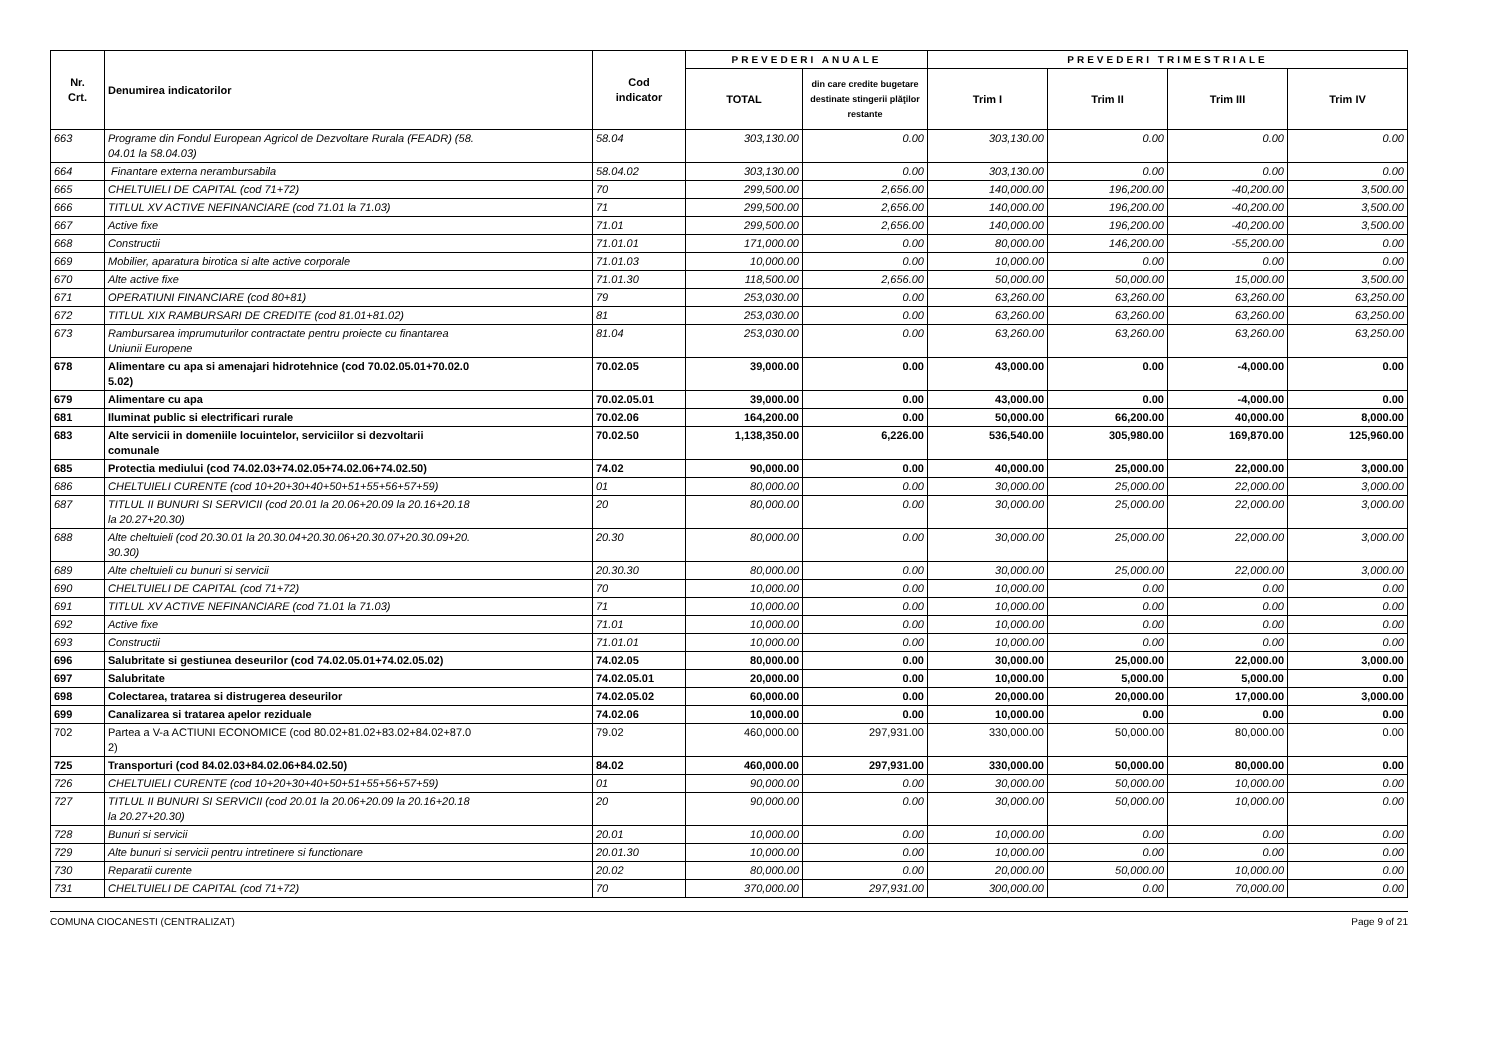| Nr. Crt. | Denumirea indicatorilor | Cod indicator | PREVEDERI ANUALE | | PREVEDERI TRIMESTRIALE | | | |
| --- | --- | --- | --- | --- | --- | --- | --- | --- |
| | | | TOTAL | din care credite bugetare destinate stingerii plăţilor restante | Trim I | Trim II | Trim III | Trim IV |
| 663 | Programe din Fondul European Agricol de Dezvoltare Rurala (FEADR) (58. 04.01 la 58.04.03) | 58.04 | 303,130.00 | 0.00 | 303,130.00 | 0.00 | 0.00 | 0.00 |
| 664 | Finantare externa nerambursabila | 58.04.02 | 303,130.00 | 0.00 | 303,130.00 | 0.00 | 0.00 | 0.00 |
| 665 | CHELTUIELI DE CAPITAL (cod 71+72) | 70 | 299,500.00 | 2,656.00 | 140,000.00 | 196,200.00 | -40,200.00 | 3,500.00 |
| 666 | TITLUL XV ACTIVE NEFINANCIARE (cod 71.01 la 71.03) | 71 | 299,500.00 | 2,656.00 | 140,000.00 | 196,200.00 | -40,200.00 | 3,500.00 |
| 667 | Active fixe | 71.01 | 299,500.00 | 2,656.00 | 140,000.00 | 196,200.00 | -40,200.00 | 3,500.00 |
| 668 | Constructii | 71.01.01 | 171,000.00 | 0.00 | 80,000.00 | 146,200.00 | -55,200.00 | 0.00 |
| 669 | Mobilier, aparatura birotica si alte active corporale | 71.01.03 | 10,000.00 | 0.00 | 10,000.00 | 0.00 | 0.00 | 0.00 |
| 670 | Alte active fixe | 71.01.30 | 118,500.00 | 2,656.00 | 50,000.00 | 50,000.00 | 15,000.00 | 3,500.00 |
| 671 | OPERATIUNI FINANCIARE (cod 80+81) | 79 | 253,030.00 | 0.00 | 63,260.00 | 63,260.00 | 63,260.00 | 63,250.00 |
| 672 | TITLUL XIX RAMBURSARI DE CREDITE (cod 81.01+81.02) | 81 | 253,030.00 | 0.00 | 63,260.00 | 63,260.00 | 63,260.00 | 63,250.00 |
| 673 | Rambursarea imprumuturilor contractate pentru proiecte cu finantarea Uniunii Europene | 81.04 | 253,030.00 | 0.00 | 63,260.00 | 63,260.00 | 63,260.00 | 63,250.00 |
| 678 | Alimentare cu apa si amenajari hidrotehnice (cod 70.02.05.01+70.02.0 5.02) | 70.02.05 | 39,000.00 | 0.00 | 43,000.00 | 0.00 | -4,000.00 | 0.00 |
| 679 | Alimentare cu apa | 70.02.05.01 | 39,000.00 | 0.00 | 43,000.00 | 0.00 | -4,000.00 | 0.00 |
| 681 | Iluminat public si electrificari rurale | 70.02.06 | 164,200.00 | 0.00 | 50,000.00 | 66,200.00 | 40,000.00 | 8,000.00 |
| 683 | Alte servicii in domeniile locuintelor, serviciilor si dezvoltarii comunale | 70.02.50 | 1,138,350.00 | 6,226.00 | 536,540.00 | 305,980.00 | 169,870.00 | 125,960.00 |
| 685 | Protectia mediului (cod 74.02.03+74.02.05+74.02.06+74.02.50) | 74.02 | 90,000.00 | 0.00 | 40,000.00 | 25,000.00 | 22,000.00 | 3,000.00 |
| 686 | CHELTUIELI CURENTE (cod 10+20+30+40+50+51+55+56+57+59) | 01 | 80,000.00 | 0.00 | 30,000.00 | 25,000.00 | 22,000.00 | 3,000.00 |
| 687 | TITLUL II BUNURI SI SERVICII (cod 20.01 la 20.06+20.09 la 20.16+20.18 la 20.27+20.30) | 20 | 80,000.00 | 0.00 | 30,000.00 | 25,000.00 | 22,000.00 | 3,000.00 |
| 688 | Alte cheltuieli (cod 20.30.01 la 20.30.04+20.30.06+20.30.07+20.30.09+20. 30.30) | 20.30 | 80,000.00 | 0.00 | 30,000.00 | 25,000.00 | 22,000.00 | 3,000.00 |
| 689 | Alte cheltuieli cu bunuri si servicii | 20.30.30 | 80,000.00 | 0.00 | 30,000.00 | 25,000.00 | 22,000.00 | 3,000.00 |
| 690 | CHELTUIELI DE CAPITAL (cod 71+72) | 70 | 10,000.00 | 0.00 | 10,000.00 | 0.00 | 0.00 | 0.00 |
| 691 | TITLUL XV ACTIVE NEFINANCIARE (cod 71.01 la 71.03) | 71 | 10,000.00 | 0.00 | 10,000.00 | 0.00 | 0.00 | 0.00 |
| 692 | Active fixe | 71.01 | 10,000.00 | 0.00 | 10,000.00 | 0.00 | 0.00 | 0.00 |
| 693 | Constructii | 71.01.01 | 10,000.00 | 0.00 | 10,000.00 | 0.00 | 0.00 | 0.00 |
| 696 | Salubritate si gestiunea deseurilor (cod 74.02.05.01+74.02.05.02) | 74.02.05 | 80,000.00 | 0.00 | 30,000.00 | 25,000.00 | 22,000.00 | 3,000.00 |
| 697 | Salubritate | 74.02.05.01 | 20,000.00 | 0.00 | 10,000.00 | 5,000.00 | 5,000.00 | 0.00 |
| 698 | Colectarea, tratarea si distrugerea deseurilor | 74.02.05.02 | 60,000.00 | 0.00 | 20,000.00 | 20,000.00 | 17,000.00 | 3,000.00 |
| 699 | Canalizarea si tratarea apelor reziduale | 74.02.06 | 10,000.00 | 0.00 | 10,000.00 | 0.00 | 0.00 | 0.00 |
| 702 | Partea a V-a ACTIUNI ECONOMICE (cod 80.02+81.02+83.02+84.02+87.0 2) | 79.02 | 460,000.00 | 297,931.00 | 330,000.00 | 50,000.00 | 80,000.00 | 0.00 |
| 725 | Transporturi (cod 84.02.03+84.02.06+84.02.50) | 84.02 | 460,000.00 | 297,931.00 | 330,000.00 | 50,000.00 | 80,000.00 | 0.00 |
| 726 | CHELTUIELI CURENTE (cod 10+20+30+40+50+51+55+56+57+59) | 01 | 90,000.00 | 0.00 | 30,000.00 | 50,000.00 | 10,000.00 | 0.00 |
| 727 | TITLUL II BUNURI SI SERVICII (cod 20.01 la 20.06+20.09 la 20.16+20.18 la 20.27+20.30) | 20 | 90,000.00 | 0.00 | 30,000.00 | 50,000.00 | 10,000.00 | 0.00 |
| 728 | Bunuri si servicii | 20.01 | 10,000.00 | 0.00 | 10,000.00 | 0.00 | 0.00 | 0.00 |
| 729 | Alte bunuri si servicii pentru intretinere si functionare | 20.01.30 | 10,000.00 | 0.00 | 10,000.00 | 0.00 | 0.00 | 0.00 |
| 730 | Reparatii curente | 20.02 | 80,000.00 | 0.00 | 20,000.00 | 50,000.00 | 10,000.00 | 0.00 |
| 731 | CHELTUIELI DE CAPITAL (cod 71+72) | 70 | 370,000.00 | 297,931.00 | 300,000.00 | 0.00 | 70,000.00 | 0.00 |
COMUNA CIOCANESTI (CENTRALIZAT) Page 9 of 21